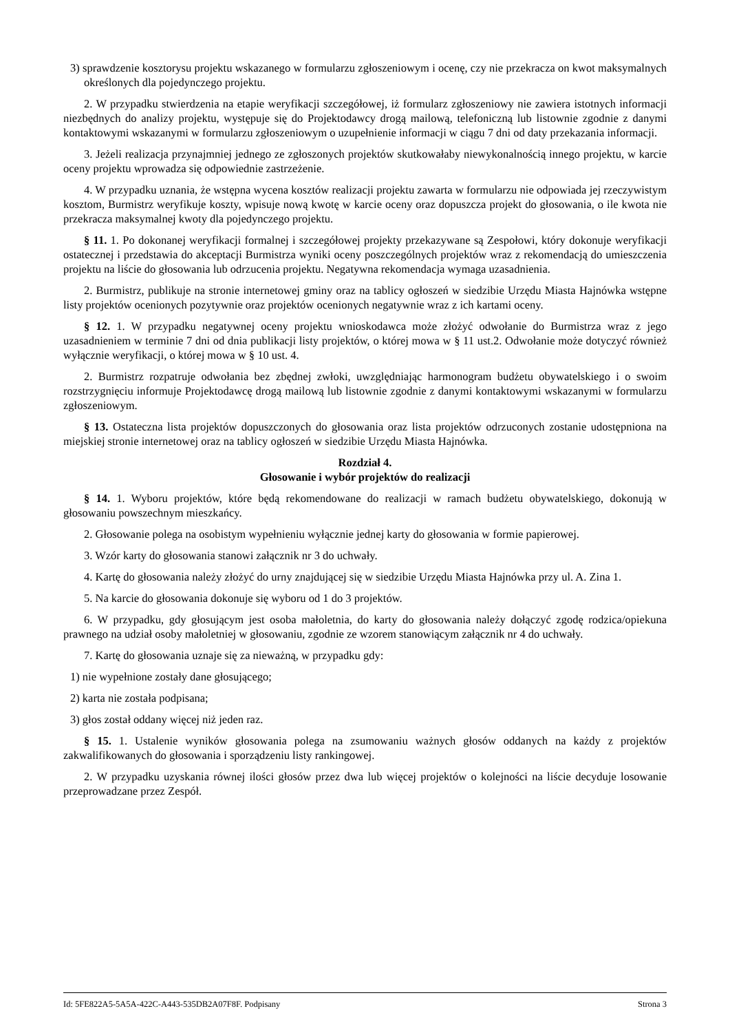3) sprawdzenie kosztorysu projektu wskazanego w formularzu zgłoszeniowym i ocenę, czy nie przekracza on kwot maksymalnych określonych dla pojedynczego projektu.
2. W przypadku stwierdzenia na etapie weryfikacji szczegółowej, iż formularz zgłoszeniowy nie zawiera istotnych informacji niezbędnych do analizy projektu, występuje się do Projektodawcy drogą mailową, telefoniczną lub listownie zgodnie z danymi kontaktowymi wskazanymi w formularzu zgłoszeniowym o uzupełnienie informacji w ciągu 7 dni od daty przekazania informacji.
3. Jeżeli realizacja przynajmniej jednego ze zgłoszonych projektów skutkowałaby niewykonalnością innego projektu, w karcie oceny projektu wprowadza się odpowiednie zastrzeżenie.
4. W przypadku uznania, że wstępna wycena kosztów realizacji projektu zawarta w formularzu nie odpowiada jej rzeczywistym kosztom, Burmistrz weryfikuje koszty, wpisuje nową kwotę w karcie oceny oraz dopuszcza projekt do głosowania, o ile kwota nie przekracza maksymalnej kwoty dla pojedynczego projektu.
§ 11. 1. Po dokonanej weryfikacji formalnej i szczegółowej projekty przekazywane są Zespołowi, który dokonuje weryfikacji ostatecznej i przedstawia do akceptacji Burmistrza wyniki oceny poszczególnych projektów wraz z rekomendacją do umieszczenia projektu na liście do głosowania lub odrzucenia projektu. Negatywna rekomendacja wymaga uzasadnienia.
2. Burmistrz, publikuje na stronie internetowej gminy oraz na tablicy ogłoszeń w siedzibie Urzędu Miasta Hajnówka wstępne listy projektów ocenionych pozytywnie oraz projektów ocenionych negatywnie wraz z ich kartami oceny.
§ 12. 1. W przypadku negatywnej oceny projektu wnioskodawca może złożyć odwołanie do Burmistrza wraz z jego uzasadnieniem w terminie 7 dni od dnia publikacji listy projektów, o której mowa w § 11 ust.2. Odwołanie może dotyczyć również wyłącznie weryfikacji, o której mowa w § 10 ust. 4.
2. Burmistrz rozpatruje odwołania bez zbędnej zwłoki, uwzględniając harmonogram budżetu obywatelskiego i o swoim rozstrzygnięciu informuje Projektodawcę drogą mailową lub listownie zgodnie z danymi kontaktowymi wskazanymi w formularzu zgłoszeniowym.
§ 13. Ostateczna lista projektów dopuszczonych do głosowania oraz lista projektów odrzuconych zostanie udostępniona na miejskiej stronie internetowej oraz na tablicy ogłoszeń w siedzibie Urzędu Miasta Hajnówka.
Rozdział 4.
Głosowanie i wybór projektów do realizacji
§ 14. 1. Wyboru projektów, które będą rekomendowane do realizacji w ramach budżetu obywatelskiego, dokonują w głosowaniu powszechnym mieszkańcy.
2. Głosowanie polega na osobistym wypełnieniu wyłącznie jednej karty do głosowania w formie papierowej.
3. Wzór karty do głosowania stanowi załącznik nr 3 do uchwały.
4. Kartę do głosowania należy złożyć do urny znajdującej się w siedzibie Urzędu Miasta Hajnówka przy ul. A. Zina 1.
5. Na karcie do głosowania dokonuje się wyboru od 1 do 3 projektów.
6. W przypadku, gdy głosującym jest osoba małoletnia, do karty do głosowania należy dołączyć zgodę rodzica/opiekuna prawnego na udział osoby małoletniej w głosowaniu, zgodnie ze wzorem stanowiącym załącznik nr 4 do uchwały.
7. Kartę do głosowania uznaje się za nieważną, w przypadku gdy:
1) nie wypełnione zostały dane głosującego;
2) karta nie została podpisana;
3) głos został oddany więcej niż jeden raz.
§ 15. 1. Ustalenie wyników głosowania polega na zsumowaniu ważnych głosów oddanych na każdy z projektów zakwalifikowanych do głosowania i sporządzeniu listy rankingowej.
2. W przypadku uzyskania równej ilości głosów przez dwa lub więcej projektów o kolejności na liście decyduje losowanie przeprowadzane przez Zespół.
Id: 5FE822A5-5A5A-422C-A443-535DB2A07F8F. Podpisany Strona 3